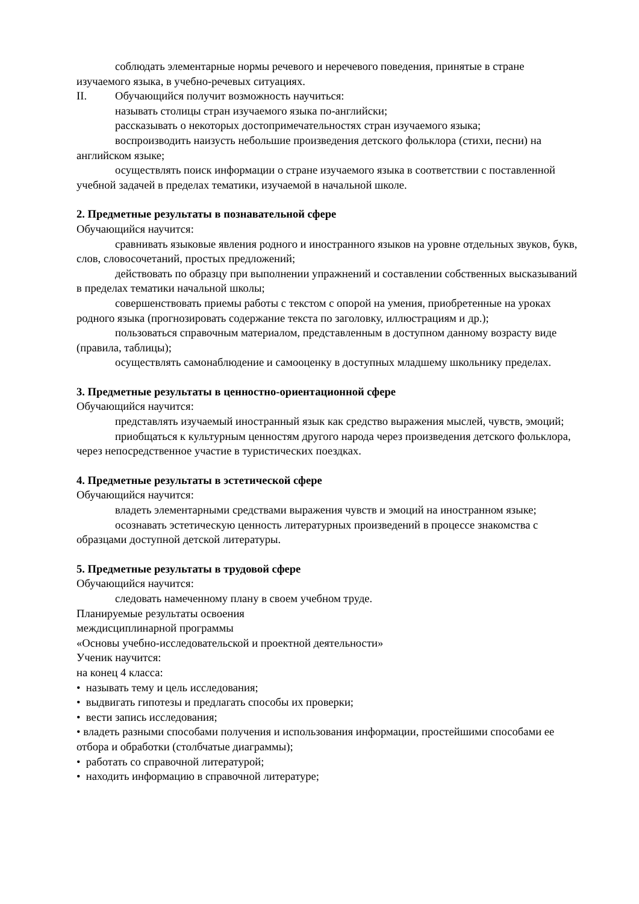соблюдать элементарные нормы речевого и неречевого поведения, принятые в стране изучаемого языка, в учебно-речевых ситуациях.
II. Обучающийся получит возможность научиться:
называть столицы стран изучаемого языка по-английски;
рассказывать о некоторых достопримечательностях стран изучаемого языка;
воспроизводить наизусть небольшие произведения детского фольклора (стихи, песни) на английском языке;
осуществлять поиск информации о стране изучаемого языка в соответствии с поставленной учебной задачей в пределах тематики, изучаемой в начальной школе.
2. Предметные результаты в познавательной сфере
Обучающийся научится:
сравнивать языковые явления родного и иностранного языков на уровне отдельных звуков, букв, слов, словосочетаний, простых предложений;
действовать по образцу при выполнении упражнений и составлении собственных высказываний в пределах тематики начальной школы;
совершенствовать приемы работы с текстом с опорой на умения, приобретенные на уроках родного языка (прогнозировать содержание текста по заголовку, иллюстрациям и др.);
пользоваться справочным материалом, представленным в доступном данному возрасту виде (правила, таблицы);
осуществлять самонаблюдение и самооценку в доступных младшему школьнику пределах.
3. Предметные результаты в ценностно-ориентационной сфере
Обучающийся научится:
представлять изучаемый иностранный язык как средство выражения мыслей, чувств, эмоций;
приобщаться к культурным ценностям другого народа через произведения детского фольклора, через непосредственное участие в туристических поездках.
4. Предметные результаты в эстетической сфере
Обучающийся научится:
владеть элементарными средствами выражения чувств и эмоций на иностранном языке;
осознавать эстетическую ценность литературных произведений в процессе знакомства с образцами доступной детской литературы.
5. Предметные результаты в трудовой сфере
Обучающийся научится:
следовать намеченному плану в своем учебном труде.
Планируемые результаты освоения
междисциплинарной программы
«Основы учебно-исследовательской и проектной деятельности»
Ученик научится:
на конец 4 класса:
• называть тему и цель исследования;
• выдвигать гипотезы и предлагать способы их проверки;
• вести запись исследования;
• владеть разными способами получения и использования информации, простейшими способами ее отбора и обработки (столбчатые диаграммы);
• работать со справочной литературой;
• находить информацию в справочной литературе;